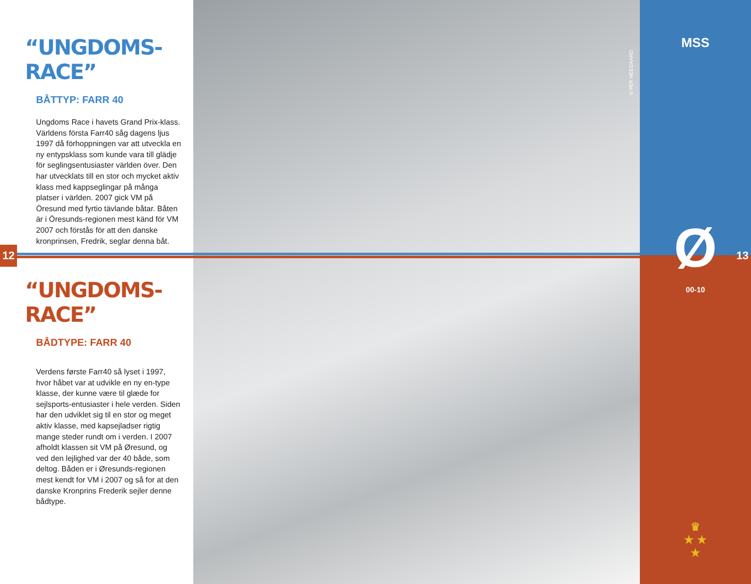12
“UNGDOMS-RACE”
BÅTTYP: FARR 40
Ungdoms Race i havets Grand Prix-klass. Världens första Farr40 såg dagens ljus 1997 då förhoppningen var att utveckla en ny entypsklass som kunde vara till glädje för seglingsentusiaster världen över. Den har utvecklats till en stor och mycket aktiv klass med kappseglingar på många platser i världen. 2007 gick VM på Öresund med fyrtio tävlande båtar. Båten är i Öresunds-regionen mest känd för VM 2007 och förstås för att den danske kronprinsen, Fredrik, seglar denna båt.
“UNGDOMS-RACE”
BÅDTYPE: FARR 40
Verdens første Farr40 så lyset i 1997, hvor håbet var at udvikle en ny en-type klasse, der kunne være til glæde for sejlsports-entusiaster i hele verden. Siden har den udviklet sig til en stor og meget aktiv klasse, med kapsejladser rigtig mange steder rundt om i verden. I 2007 afholdt klassen sit VM på Øresund, og ved den lejlighed var der 40 både, som deltog. Båden er i Øresunds-regionen mest kendt for VM i 2007 og så for at den danske Kronprins Frederik sejler denne bådtype.
© PER HEEGAARD
MSS
Ø
00-10
13
♛
★ ★
★